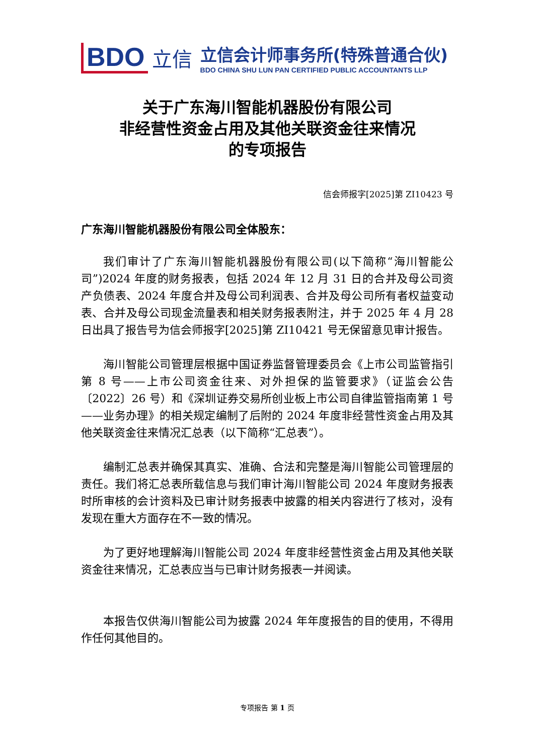BDO 立信
立信会计师事务所(特殊普通合伙)
BDO CHINA SHU LUN PAN CERTIFIED PUBLIC ACCOUNTANTS LLP
关于广东海川智能机器股份有限公司
非经营性资金占用及其他关联资金往来情况
的专项报告
信会师报字[2025]第 ZI10423 号
广东海川智能机器股份有限公司全体股东：
我们审计了广东海川智能机器股份有限公司(以下简称“海川智能公司”)2024 年度的财务报表，包括 2024 年 12 月 31 日的合并及母公司资产负债表、2024 年度合并及母公司利润表、合并及母公司所有者权益变动表、合并及母公司现金流量表和相关财务报表附注，并于 2025 年 4 月 28 日出具了报告号为信会师报字[2025]第 ZI10421 号无保留意见审计报告。
海川智能公司管理层根据中国证券监督管理委员会《上市公司监管指引第 8 号——上市公司资金往来、对外担保的监管要求》（证监会公告〔2022〕26 号）和《深圳证券交易所创业板上市公司自律监管指南第 1 号——业务办理》的相关规定编制了后附的 2024 年度非经营性资金占用及其他关联资金往来情况汇总表（以下简称“汇总表”）。
编制汇总表并确保其真实、准确、合法和完整是海川智能公司管理层的责任。我们将汇总表所载信息与我们审计海川智能公司 2024 年度财务报表时所审核的会计资料及已审计财务报表中披露的相关内容进行了核对，没有发现在重大方面存在不一致的情况。
为了更好地理解海川智能公司 2024 年度非经营性资金占用及其他关联资金往来情况，汇总表应当与已审计财务报表一并阅读。
本报告仅供海川智能公司为披露 2024 年年度报告的目的使用，不得用作任何其他目的。
专项报告 第 1 页